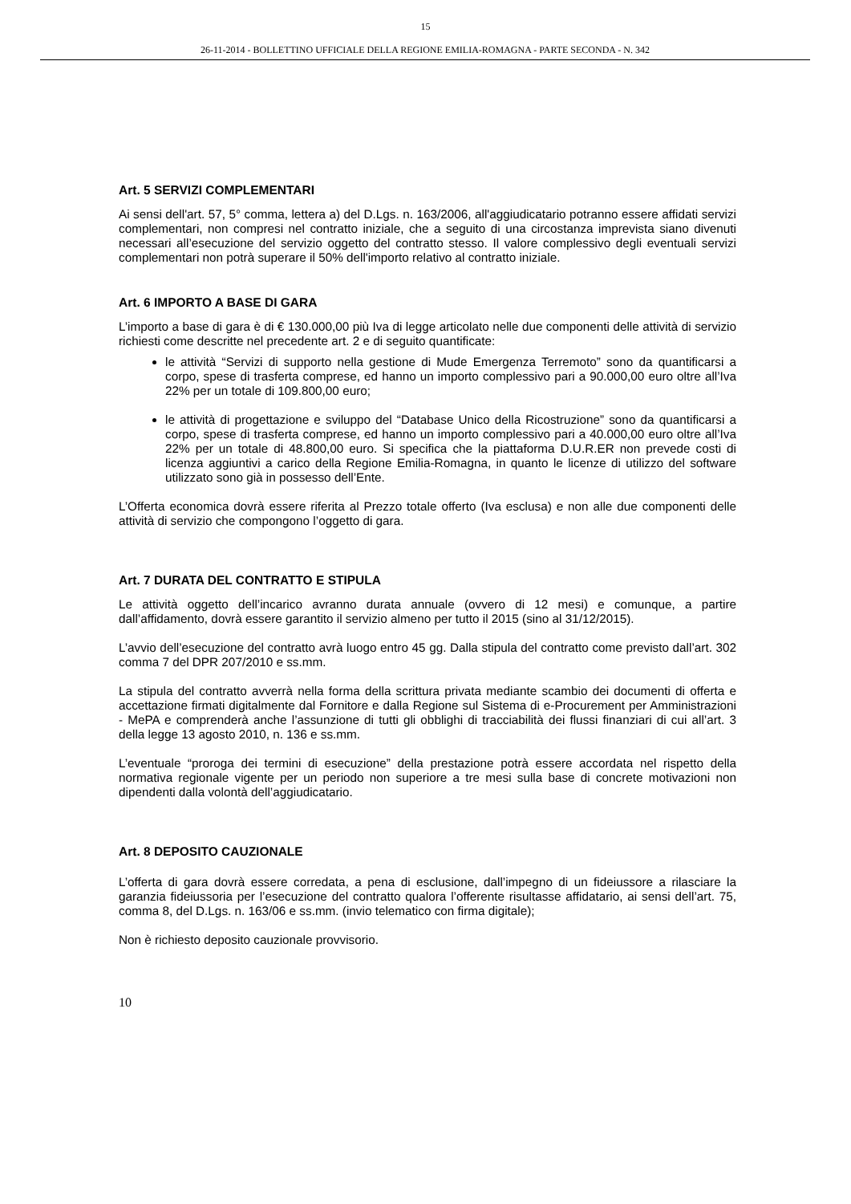15
26-11-2014 - BOLLETTINO UFFICIALE DELLA REGIONE EMILIA-ROMAGNA - PARTE SECONDA - N. 342
Art. 5 SERVIZI COMPLEMENTARI
Ai sensi dell'art. 57, 5° comma, lettera a) del D.Lgs. n. 163/2006, all'aggiudicatario potranno essere affidati servizi complementari, non compresi nel contratto iniziale, che a seguito di una circostanza imprevista siano divenuti necessari all’esecuzione del servizio oggetto del contratto stesso. Il valore complessivo degli eventuali servizi complementari non potrà superare il 50% dell'importo relativo al contratto iniziale.
Art. 6 IMPORTO A BASE DI GARA
L’importo a base di gara è di € 130.000,00 più Iva di legge articolato nelle due componenti delle attività di servizio richiesti come descritte nel precedente art. 2 e di seguito quantificate:
le attività “Servizi di supporto nella gestione di Mude Emergenza Terremoto” sono da quantificarsi a corpo, spese di trasferta comprese, ed hanno un importo complessivo pari a 90.000,00 euro oltre all’Iva 22% per un totale di 109.800,00 euro;
le attività di progettazione e sviluppo del “Database Unico della Ricostruzione” sono da quantificarsi a corpo, spese di trasferta comprese, ed hanno un importo complessivo pari a 40.000,00 euro oltre all’Iva 22% per un totale di 48.800,00 euro. Si specifica che la piattaforma D.U.R.ER non prevede costi di licenza aggiuntivi a carico della Regione Emilia-Romagna, in quanto le licenze di utilizzo del software utilizzato sono già in possesso dell’Ente.
L’Offerta economica dovrà essere riferita al Prezzo totale offerto (Iva esclusa) e non alle due componenti delle attività di servizio che compongono l’oggetto di gara.
Art. 7 DURATA DEL CONTRATTO E STIPULA
Le attività oggetto dell’incarico avranno durata annuale (ovvero di 12 mesi) e comunque, a partire dall’affidamento, dovrà essere garantito il servizio almeno per tutto il 2015 (sino al 31/12/2015).
L’avvio dell’esecuzione del contratto avrà luogo entro 45 gg. Dalla stipula del contratto come previsto dall’art. 302 comma 7 del DPR 207/2010 e ss.mm.
La stipula del contratto avverrà nella forma della scrittura privata mediante scambio dei documenti di offerta e accettazione firmati digitalmente dal Fornitore e dalla Regione sul Sistema di e-Procurement per Amministrazioni - MePA e comprenderà anche l’assunzione di tutti gli obblighi di tracciabilità dei flussi finanziari di cui all’art. 3 della legge 13 agosto 2010, n. 136 e ss.mm.
L’eventuale “proroga dei termini di esecuzione” della prestazione potrà essere accordata nel rispetto della normativa regionale vigente per un periodo non superiore a tre mesi sulla base di concrete motivazioni non dipendenti dalla volontà dell’aggiudicatario.
Art. 8 DEPOSITO CAUZIONALE
L’offerta di gara dovrà essere corredata, a pena di esclusione, dall’impegno di un fideiussore a rilasciare la garanzia fideiussoria per l’esecuzione del contratto qualora l’offerente risultasse affidatario, ai sensi dell’art. 75, comma 8, del D.Lgs. n. 163/06 e ss.mm. (invio telematico con firma digitale);
Non è richiesto deposito cauzionale provvisorio.
10